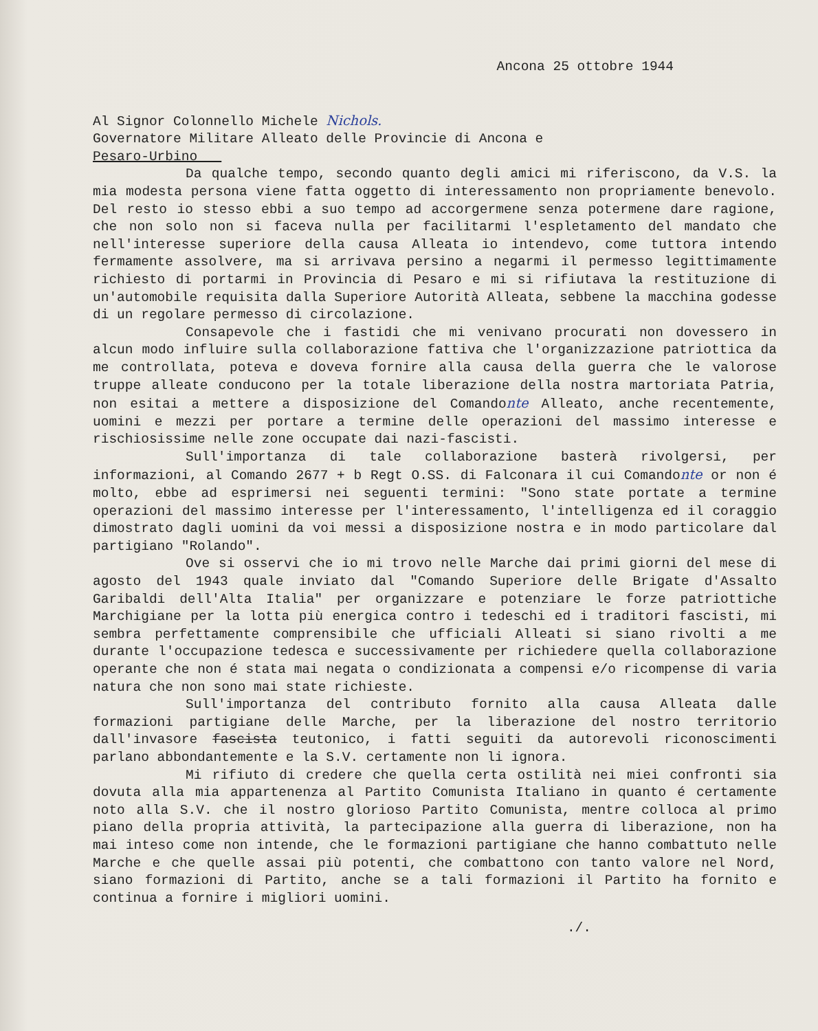Ancona 25 ottobre 1944
Al Signor Colonnello Michele Nichols.
Governatore Militare Alleato delle Provincie di Ancona e
Pesaro-Urbino
Da qualche tempo, secondo quanto degli amici mi riferiscono, da V.S. la mia modesta persona viene fatta oggetto di interessamento non propriamente benevolo. Del resto io stesso ebbi a suo tempo ad accorgermene senza potermene dare ragione, che non solo non si faceva nulla per facilitarmi l'espletamento del mandato che nell'interesse superiore della causa Alleata io intendevo, come tuttora intendo fermamente assolvere, ma si arrivava persino a negarmi il permesso legittimamente richiesto di portarmi in Provincia di Pesaro e mi si rifiutava la restituzione di un'automobile requisita dalla Superiore Autorità Alleata, sebbene la macchina godesse di un regolare permesso di circolazione.
Consapevole che i fastidi che mi venivano procurati non dovessero in alcun modo influire sulla collaborazione fattiva che l'organizzazione patriottica da me controllata, poteva e doveva fornire alla causa della guerra che le valorose truppe alleate conducono per la totale liberazione della nostra martoriata Patria, non esitai a mettere a disposizione del Comandonte Alleato, anche recentemente, uomini e mezzi per portare a termine delle operazioni del massimo interesse e rischiosissime nelle zone occupate dai nazi-fascisti.
Sull'importanza di tale collaborazione basterà rivolgersi, per informazioni, al Comando 2677 + b Regt O.SS. di Falconara il cui Comandonte or non é molto, ebbe ad esprimersi nei seguenti termini: "Sono state portate a termine operazioni del massimo interesse per l'interessamento, l'intelligenza ed il coraggio dimostrato dagli uomini da voi messi a disposizione nostra e in modo particolare dal partigiano "Rolando".
Ove si osservi che io mi trovo nelle Marche dai primi giorni del mese di agosto del 1943 quale inviato dal "Comando Superiore delle Brigate d'Assalto Garibaldi dell'Alta Italia" per organizzare e potenziare le forze patriottiche Marchigiane per la lotta più energica contro i tedeschi ed i traditori fascisti, mi sembra perfettamente comprensibile che ufficiali Alleati si siano rivolti a me durante l'occupazione tedesca e successivamente per richiedere quella collaborazione operante che non é stata mai negata o condizionata a compensi e/o ricompense di varia natura che non sono mai state richieste.
Sull'importanza del contributo fornito alla causa Alleata dalle formazioni partigiane delle Marche, per la liberazione del nostro territorio dall'invasore fascista teutonico, i fatti seguiti da autorevoli riconoscimenti parlano abbondantemente e la S.V. certamente non li ignora.
Mi rifiuto di credere che quella certa ostilità nei miei confronti sia dovuta alla mia appartenenza al Partito Comunista Italiano in quanto é certamente noto alla S.V. che il nostro glorioso Partito Comunista, mentre colloca al primo piano della propria attività, la partecipazione alla guerra di liberazione, non ha mai inteso come non intende, che le formazioni partigiane che hanno combattuto nelle Marche e che quelle assai più potenti, che combattono con tanto valore nel Nord, siano formazioni di Partito, anche se a tali formazioni il Partito ha fornito e continua a fornire i migliori uomini.
./.